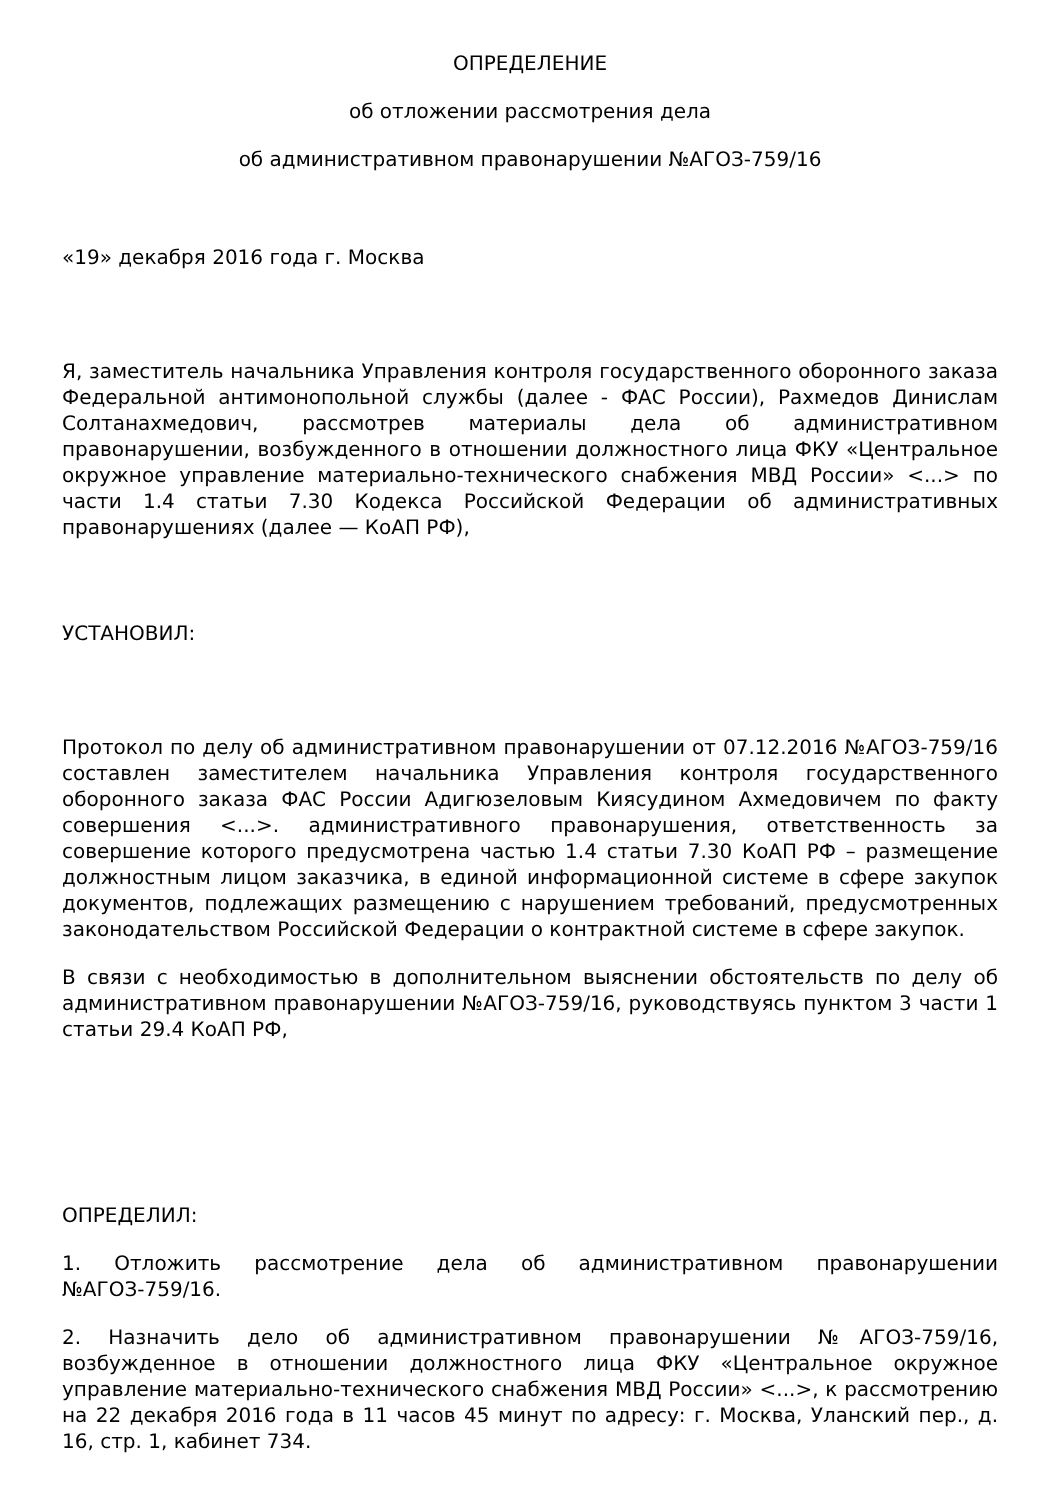ОПРЕДЕЛЕНИЕ
об отложении рассмотрения дела
об административном правонарушении №АГОЗ-759/16
«19» декабря 2016 года г. Москва
Я, заместитель начальника Управления контроля государственного оборонного заказа Федеральной антимонопольной службы (далее - ФАС России), Рахмедов Динислам Солтанахмедович, рассмотрев материалы дела об административном правонарушении, возбужденного в отношении должностного лица ФКУ «Центральное окружное управление материально-технического снабжения МВД России» <...> по части 1.4 статьи 7.30 Кодекса Российской Федерации об административных правонарушениях (далее — КоАП РФ),
УСТАНОВИЛ:
Протокол по делу об административном правонарушении от 07.12.2016 №АГОЗ-759/16 составлен заместителем начальника Управления контроля государственного оборонного заказа ФАС России Адигюзеловым Киясудином Ахмедовичем по факту совершения <...>. административного правонарушения, ответственность за совершение которого предусмотрена частью 1.4 статьи 7.30 КоАП РФ – размещение должностным лицом заказчика, в единой информационной системе в сфере закупок документов, подлежащих размещению с нарушением требований, предусмотренных законодательством Российской Федерации о контрактной системе в сфере закупок.
В связи с необходимостью в дополнительном выяснении обстоятельств по делу об административном правонарушении №АГОЗ-759/16, руководствуясь пунктом 3 части 1 статьи 29.4 КоАП РФ,
ОПРЕДЕЛИЛ:
1. Отложить рассмотрение дела об административном правонарушении №АГОЗ-759/16.
2. Назначить дело об административном правонарушении №АГОЗ-759/16, возбужденное в отношении должностного лица ФКУ «Центральное окружное управление материально-технического снабжения МВД России» <...>, к рассмотрению на 22 декабря 2016 года в 11 часов 45 минут по адресу: г. Москва, Уланский пер., д. 16, стр. 1, кабинет 734.